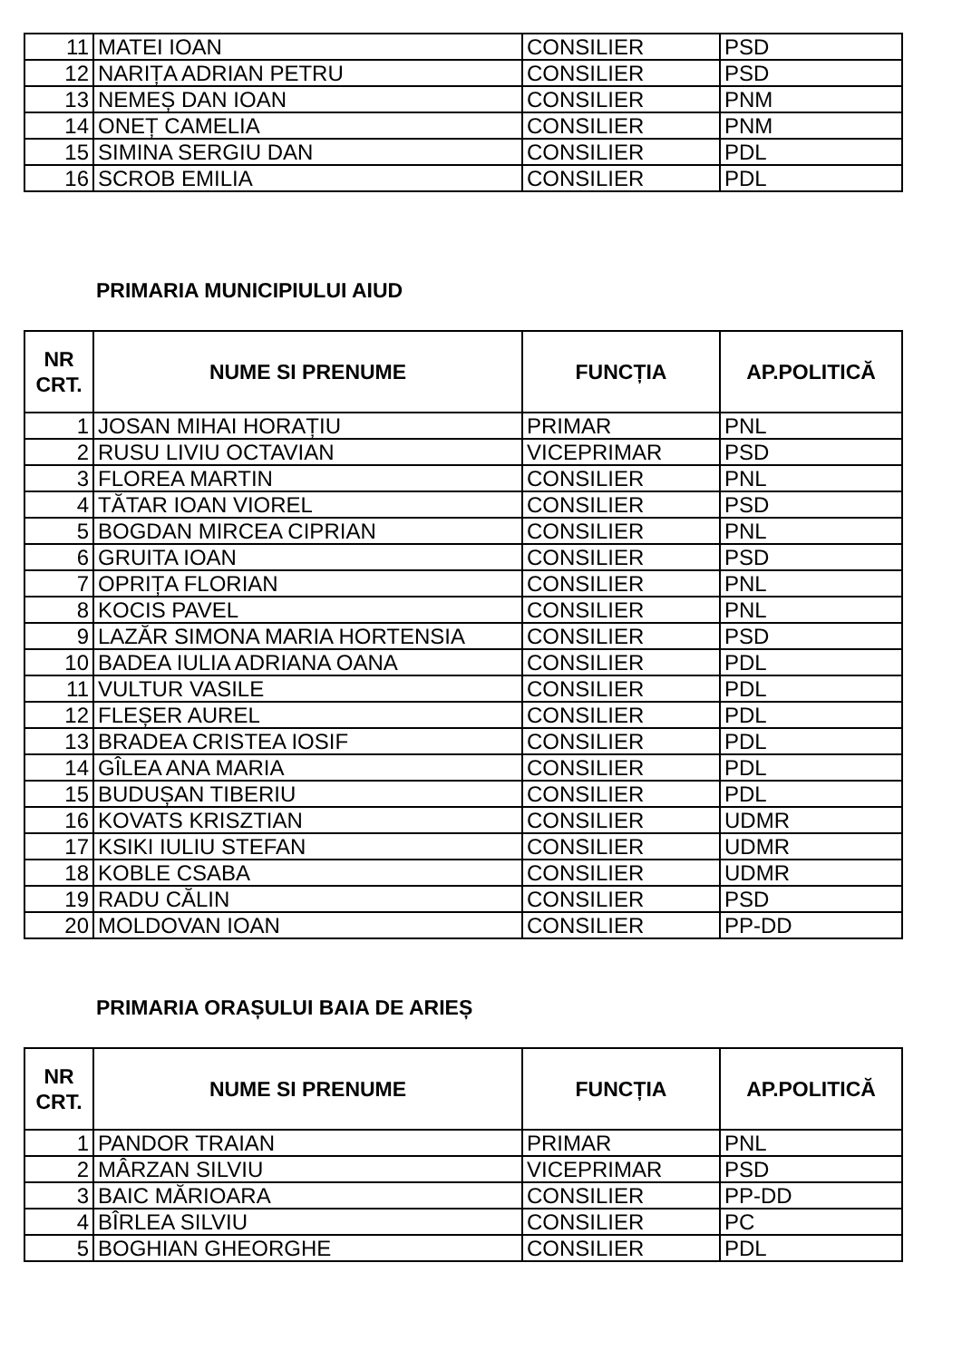| 11 | MATEI IOAN | CONSILIER | PSD |
| 12 | NARIȚA ADRIAN PETRU | CONSILIER | PSD |
| 13 | NEMEȘ DAN IOAN | CONSILIER | PNM |
| 14 | ONEȚ CAMELIA | CONSILIER | PNM |
| 15 | SIMINA SERGIU DAN | CONSILIER | PDL |
| 16 | SCROB EMILIA | CONSILIER | PDL |
PRIMARIA MUNICIPIULUI AIUD
| NR CRT. | NUME SI PRENUME | FUNCȚIA | AP.POLITICĂ |
| --- | --- | --- | --- |
| 1 | JOSAN MIHAI HORAȚIU | PRIMAR | PNL |
| 2 | RUSU LIVIU OCTAVIAN | VICEPRIMAR | PSD |
| 3 | FLOREA MARTIN | CONSILIER | PNL |
| 4 | TĂTAR IOAN VIOREL | CONSILIER | PSD |
| 5 | BOGDAN MIRCEA CIPRIAN | CONSILIER | PNL |
| 6 | GRUITA IOAN | CONSILIER | PSD |
| 7 | OPRIȚA FLORIAN | CONSILIER | PNL |
| 8 | KOCIS PAVEL | CONSILIER | PNL |
| 9 | LAZĂR SIMONA MARIA HORTENSIA | CONSILIER | PSD |
| 10 | BADEA IULIA ADRIANA OANA | CONSILIER | PDL |
| 11 | VULTUR VASILE | CONSILIER | PDL |
| 12 | FLEȘER AUREL | CONSILIER | PDL |
| 13 | BRADEA CRISTEA IOSIF | CONSILIER | PDL |
| 14 | GÎLEA ANA MARIA | CONSILIER | PDL |
| 15 | BUDUȘAN TIBERIU | CONSILIER | PDL |
| 16 | KOVATS KRISZTIAN | CONSILIER | UDMR |
| 17 | KSIKI IULIU STEFAN | CONSILIER | UDMR |
| 18 | KOBLE CSABA | CONSILIER | UDMR |
| 19 | RADU CĂLIN | CONSILIER | PSD |
| 20 | MOLDOVAN IOAN | CONSILIER | PP-DD |
PRIMARIA ORAȘULUI BAIA DE ARIEȘ
| NR CRT. | NUME SI PRENUME | FUNCȚIA | AP.POLITICĂ |
| --- | --- | --- | --- |
| 1 | PANDOR TRAIAN | PRIMAR | PNL |
| 2 | MÂRZAN SILVIU | VICEPRIMAR | PSD |
| 3 | BAIC MĂRIOARA | CONSILIER | PP-DD |
| 4 | BÎRLEA SILVIU | CONSILIER | PC |
| 5 | BOGHIAN GHEORGHE | CONSILIER | PDL |